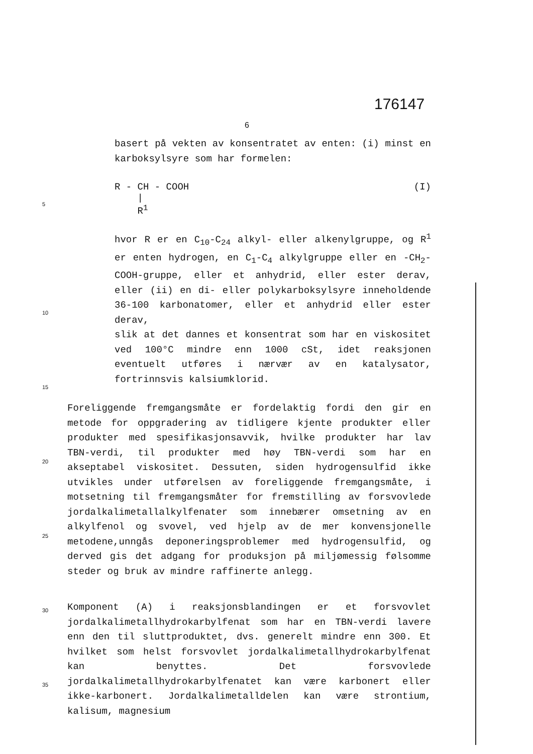176147
6
basert på vekten av konsentratet av enten: (i) minst en karboksylsyre som har formelen:
R - CH - COOH
|
R<sup>1</sup> (I)
5
hvor R er en C<sub>10</sub>-C<sub>24</sub> alkyl- eller alkenylgruppe, og R<sup>1</sup> er enten hydrogen, en C<sub>1</sub>-C<sub>4</sub> alkylgruppe eller en -CH<sub>2</sub>-COOH-gruppe, eller et anhydrid, eller ester derav, eller (ii) en di- eller polykarboksylsyre inneholdende 36-100 karbonatomer, eller et anhydrid eller ester derav,
slik at det dannes et konsentrat som har en viskositet ved 100°C mindre enn 1000 cSt, idet reaksjonen eventuelt utføres i nærvær av en katalysator, fortrinnsvis kalsiumklorid.
Foreliggende fremgangsmåte er fordelaktig fordi den gir en metode for oppgradering av tidligere kjente produkter eller produkter med spesifikasjonsavvik, hvilke produkter har lav TBN-verdi, til produkter med høy TBN-verdi som har en akseptabel viskositet. Dessuten, siden hydrogensulfid ikke utvikles under utførelsen av foreliggende fremgangsmåte, i motsetning til fremgangsmåter for fremstilling av forsvovlede jordalkalimetallalkylfenater som innebærer omsetning av en alkylfenol og svovel, ved hjelp av de mer konvensjonelle metodene,unngås deponeringsproblemer med hydrogensulfid, og derved gis det adgang for produksjon på miljømessig følsomme steder og bruk av mindre raffinerte anlegg.
Komponent (A) i reaksjonsblandingen er et forsvovlet jordalkalimetallhydrokarbylfenat som har en TBN-verdi lavere enn den til sluttproduktet, dvs. generelt mindre enn 300. Et hvilket som helst forsvovlet jordalkalimetallhydrokarbylfenat kan benyttes. Det forsvovlede jordalkalimetallhydrokarbylfenatet kan være karbonert eller ikke-karbonert. Jordalkalimetalldelen kan være strontium, kalisum, magnesium
10
15
20
25
30
35